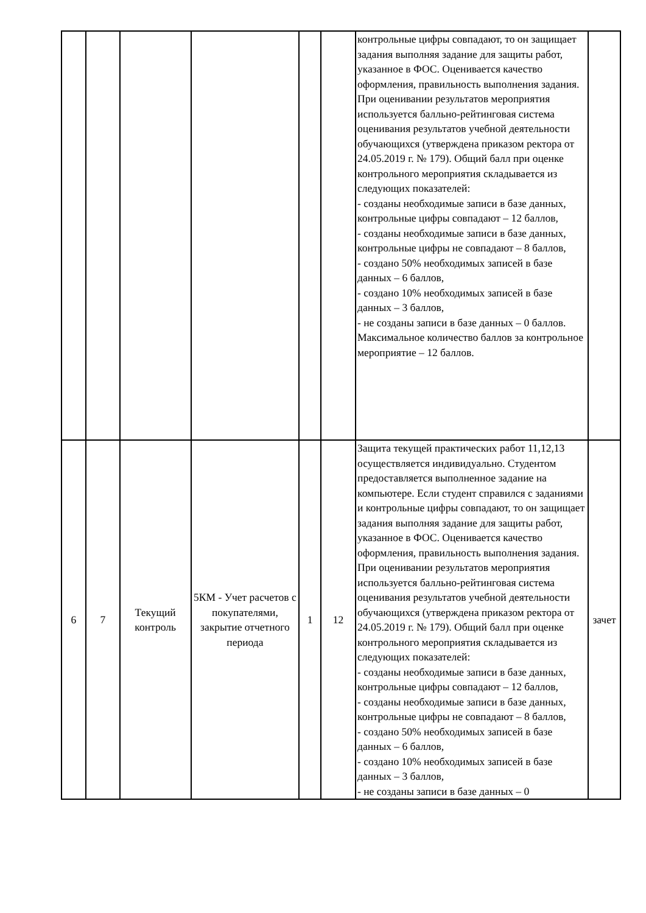| | | | | | | контрольные цифры совпадают, то он защищает задания выполняя задание для защиты работ, указанное в ФОС. Оценивается качество оформления, правильность выполнения задания. При оценивании результатов мероприятия используется балльно-рейтинговая система оценивания результатов учебной деятельности обучающихся (утверждена приказом ректора от 24.05.2019 г. № 179). Общий балл при оценке контрольного мероприятия складывается из следующих показателей: - созданы необходимые записи в базе данных, контрольные цифры совпадают – 12 баллов, - созданы необходимые записи в базе данных, контрольные цифры не совпадают – 8 баллов, - создано 50% необходимых записей в базе данных – 6 баллов, - создано 10% необходимых записей в базе данных – 3 баллов, - не созданы записи в базе данных – 0 баллов. Максимальное количество баллов за контрольное мероприятие – 12 баллов. | |
| 6 | 7 | Текущий контроль | 5КМ - Учет расчетов с покупателями, закрытие отчетного периода | 1 | 12 | Защита текущей практических работ 11,12,13 осуществляется индивидуально. Студентом предоставляется выполненное задание на компьютере. Если студент справился с заданиями и контрольные цифры совпадают, то он защищает задания выполняя задание для защиты работ, указанное в ФОС. Оценивается качество оформления, правильность выполнения задания. При оценивании результатов мероприятия используется балльно-рейтинговая система оценивания результатов учебной деятельности обучающихся (утверждена приказом ректора от 24.05.2019 г. № 179). Общий балл при оценке контрольного мероприятия складывается из следующих показателей: - созданы необходимые записи в базе данных, контрольные цифры совпадают – 12 баллов, - созданы необходимые записи в базе данных, контрольные цифры не совпадают – 8 баллов, - создано 50% необходимых записей в базе данных – 6 баллов, - создано 10% необходимых записей в базе данных – 3 баллов, - не созданы записи в базе данных – 0 | зачет |